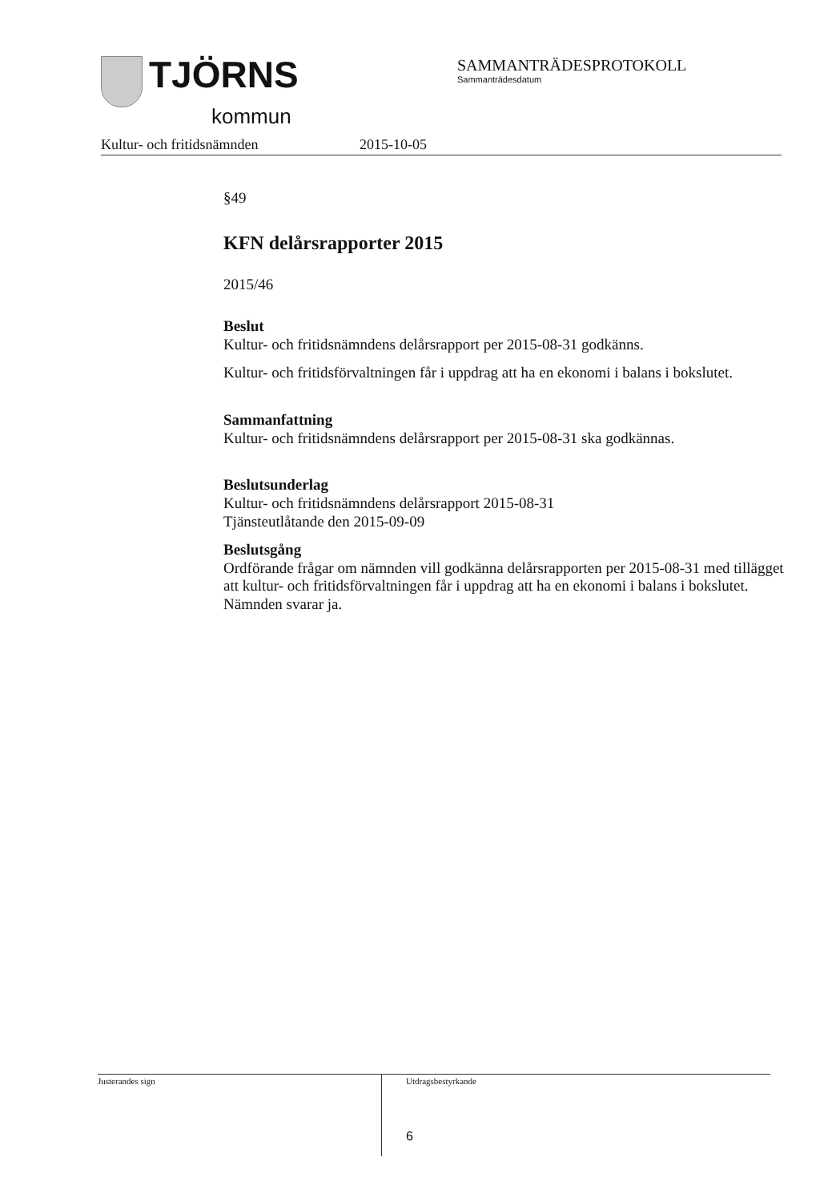TJÖRNS
kommun
SAMMANTRÄDESPROTOKOLL
Sammanträdesdatum
Kultur- och fritidsnämnden 2015-10-05
§49
KFN delårsrapporter 2015
2015/46
Beslut
Kultur- och fritidsnämndens delårsrapport per 2015-08-31 godkänns.
Kultur- och fritidsförvaltningen får i uppdrag att ha en ekonomi i balans i bokslutet.
Sammanfattning
Kultur- och fritidsnämndens delårsrapport per 2015-08-31 ska godkännas.
Beslutsunderlag
Kultur- och fritidsnämndens delårsrapport 2015-08-31
Tjänsteutlåtande den 2015-09-09
Beslutsgång
Ordförande frågar om nämnden vill godkänna delårsrapporten per 2015-08-31 med tillägget att kultur- och fritidsförvaltningen får i uppdrag att ha en ekonomi i balans i bokslutet.
Nämnden svarar ja.
Justerandes sign
Utdragsbestyrkande
6